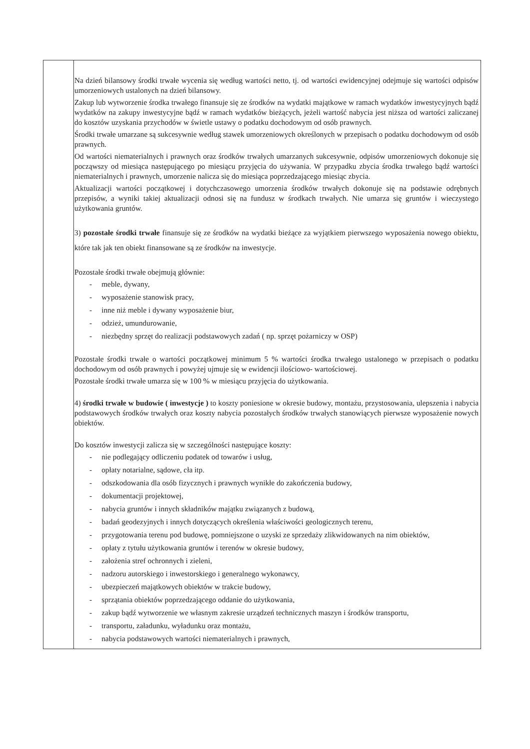| | Na dzień bilansowy środki trwałe wycenia się według wartości netto, tj. od wartości ewidencyjnej odejmuje się wartości odpisów umorzeniowych ustalonych na dzień bilansowy. Zakup lub wytworzenie środka trwałego finansuje się ze środków na wydatki majątkowe w ramach wydatków inwestycyjnych bądź wydatków na zakupy inwestycyjne bądź w ramach wydatków bieżących, jeżeli wartość nabycia jest niższa od wartości zaliczanej do kosztów uzyskania przychodów w świetle ustawy o podatku dochodowym od osób prawnych. Środki trwałe umarzane są sukcesywnie według stawek umorzeniowych określonych w przepisach o podatku dochodowym od osób prawnych. Od wartości niematerialnych i prawnych oraz środków trwałych umarzanych sukcesywnie, odpisów umorzeniowych dokonuje się począwszy od miesiąca następującego po miesiącu przyjęcia do używania. W przypadku zbycia środka trwałego bądź wartości niematerialnych i prawnych, umorzenie nalicza się do miesiąca poprzedzającego miesiąc zbycia. Aktualizacji wartości początkowej i dotychczasowego umorzenia środków trwałych dokonuje się na podstawie odrębnych przepisów, a wyniki takiej aktualizacji odnosi się na fundusz w środkach trwałych. Nie umarza się gruntów i wieczystego użytkowania gruntów. 3) pozostałe środki trwałe finansuje się ze środków na wydatki bieżące za wyjątkiem pierwszego wyposażenia nowego obiektu, które tak jak ten obiekt finansowane są ze środków na inwestycje. Pozostałe środki trwałe obejmują głównie: - meble, dywany, - wyposażenie stanowisk pracy, - inne niż meble i dywany wyposażenie biur, - odzież, umundurowanie, - niezbędny sprzęt do realizacji podstawowych zadań ( np. sprzęt pożarniczy w OSP) Pozostałe środki trwałe o wartości początkowej minimum 5 % wartości środka trwałego ustalonego w przepisach o podatku dochodowym od osób prawnych i powyżej ujmuje się w ewidencji ilościowo- wartościowej. Pozostałe środki trwałe umarza się w 100 % w miesiącu przyjęcia do użytkowania. 4) środki trwałe w budowie ( inwestycje ) to koszty poniesione w okresie budowy, montażu, przystosowania, ulepszenia i nabycia podstawowych środków trwałych oraz koszty nabycia pozostałych środków trwałych stanowiących pierwsze wyposażenie nowych obiektów. Do kosztów inwestycji zalicza się w szczególności następujące koszty: - nie podlegający odliczeniu podatek od towarów i usług, - opłaty notarialne, sądowe, cła itp. - odszkodowania dla osób fizycznych i prawnych wynikłe do zakończenia budowy, - dokumentacji projektowej, - nabycia gruntów i innych składników majątku związanych z budową, - badań geodezyjnych i innych dotyczących określenia właściwości geologicznych terenu, - przygotowania terenu pod budowę, pomniejszone o uzyski ze sprzedaży zlikwidowanych na nim obiektów, - opłaty z tytułu użytkowania gruntów i terenów w okresie budowy, - założenia stref ochronnych i zieleni, - nadzoru autorskiego i inwestorskiego i generalnego wykonawcy, - ubezpieczeń majątkowych obiektów w trakcie budowy, - sprzątania obiektów poprzedzającego oddanie do użytkowania, - zakup bądź wytworzenie we własnym zakresie urządzeń technicznych maszyn i środków transportu, - transportu, załadunku, wyładunku oraz montażu, - nabycia podstawowych wartości niematerialnych i prawnych, |